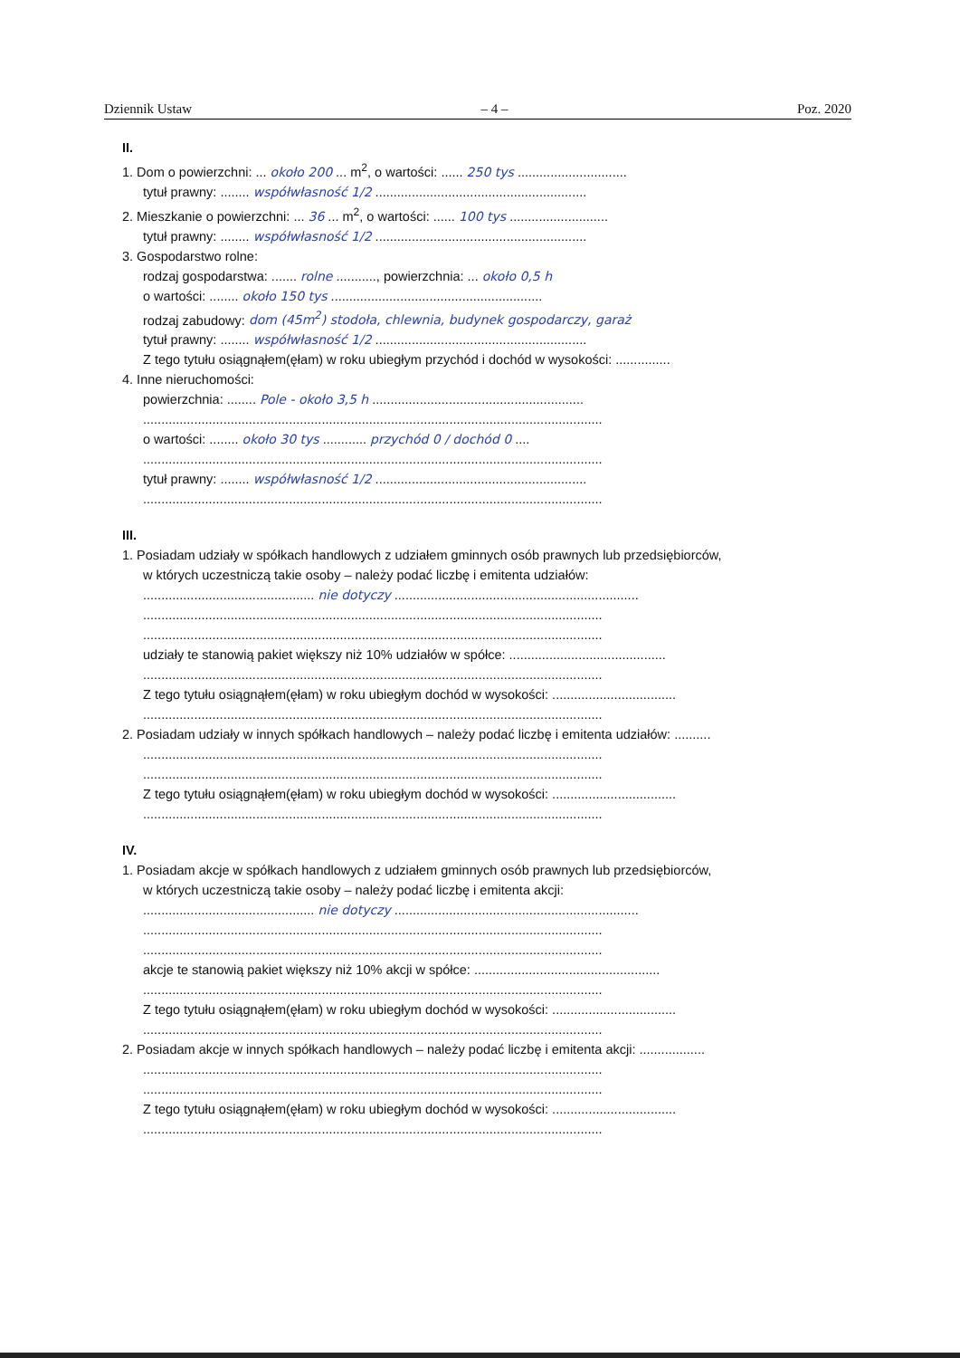Dziennik Ustaw – 4 – Poz. 2020
II.
1. Dom o powierzchni: ... około 200 ... m<sup>2</sup>, o wartości: ...... 250 tys ..............................
tytuł prawny: ........ współwłasność 1/2 ..........................................................
2. Mieszkanie o powierzchni: ... 36 ... m<sup>2</sup>, o wartości: ...... 100 tys ...........................
tytuł prawny: ........ współwłasność 1/2 ..........................................................
3. Gospodarstwo rolne:
rodzaj gospodarstwa: ....... rolne ..........., powierzchnia: ... około 0,5 h
o wartości: ........ około 150 tys ..........................................................
rodzaj zabudowy: dom (45m<sup>2</sup>) stodoła, chlewnia, budynek gospodarczy, garaż
tytuł prawny: ........ współwłasność 1/2 ..........................................................
Z tego tytułu osiągnąłem(ęłam) w roku ubiegłym przychód i dochód w wysokości: ...............
4. Inne nieruchomości:
powierzchnia: ........ Pole - około 3,5 h ..........................................................
..............................................................................................................................
o wartości: ........ około 30 tys ............ przychód 0 / dochód 0 ....
..............................................................................................................................
tytuł prawny: ........ współwłasność 1/2 ..........................................................
..............................................................................................................................
III.
1. Posiadam udziały w spółkach handlowych z udziałem gminnych osób prawnych lub przedsiębiorców,
w których uczestniczą takie osoby – należy podać liczbę i emitenta udziałów:
............................................... nie dotyczy ...................................................................
..............................................................................................................................
..............................................................................................................................
udziały te stanowią pakiet większy niż 10% udziałów w spółce: ...........................................
..............................................................................................................................
Z tego tytułu osiągnąłem(ęłam) w roku ubiegłym dochód w wysokości: ..................................
..............................................................................................................................
2. Posiadam udziały w innych spółkach handlowych – należy podać liczbę i emitenta udziałów: ..........
..............................................................................................................................
..............................................................................................................................
Z tego tytułu osiągnąłem(ęłam) w roku ubiegłym dochód w wysokości: ..................................
..............................................................................................................................
IV.
1. Posiadam akcje w spółkach handlowych z udziałem gminnych osób prawnych lub przedsiębiorców,
w których uczestniczą takie osoby – należy podać liczbę i emitenta akcji:
............................................... nie dotyczy ...................................................................
..............................................................................................................................
..............................................................................................................................
akcje te stanowią pakiet większy niż 10% akcji w spółce: ...................................................
..............................................................................................................................
Z tego tytułu osiągnąłem(ęłam) w roku ubiegłym dochód w wysokości: ..................................
..............................................................................................................................
2. Posiadam akcje w innych spółkach handlowych – należy podać liczbę i emitenta akcji: ..................
..............................................................................................................................
..............................................................................................................................
Z tego tytułu osiągnąłem(ęłam) w roku ubiegłym dochód w wysokości: ..................................
..............................................................................................................................